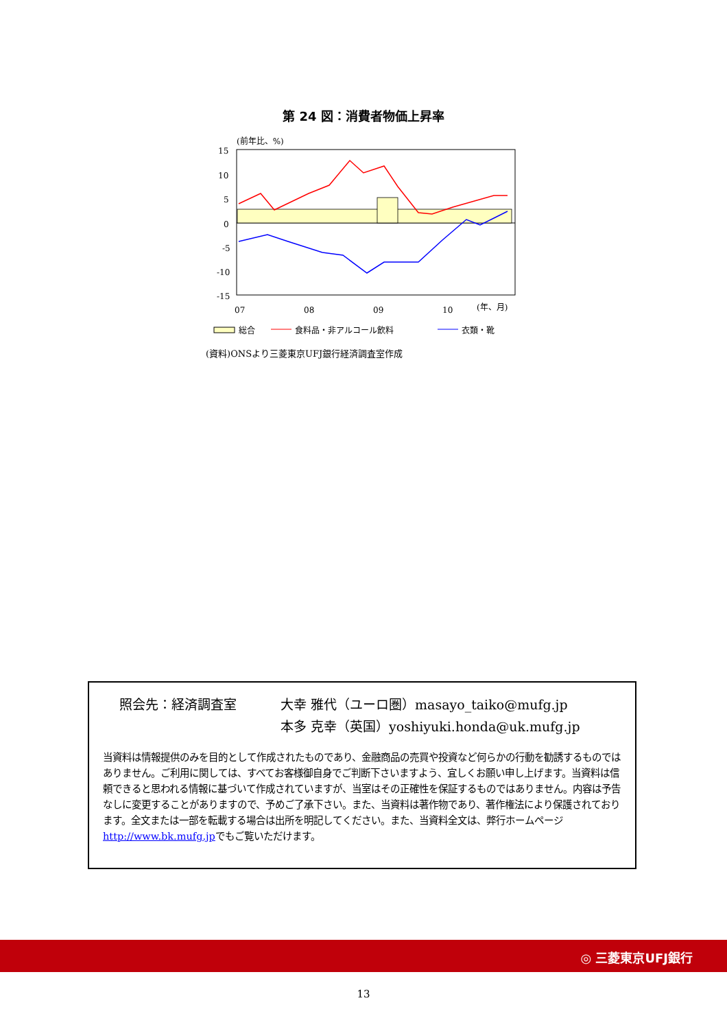第 24 図：消費者物価上昇率
(前年比、%)
15
10
5
0
-5
-10
-15
07
08
09
10
(年、月)
総合
食料品・非アルコール飲料
衣類・靴
(資料)ONSより三菱東京UFJ銀行経済調査室作成
照会先：経済調査室 大幸 雅代（ユーロ圏）masayo_taiko@mufg.jp
本多 克幸（英国）yoshiyuki.honda@uk.mufg.jp
当資料は情報提供のみを目的として作成されたものであり、金融商品の売買や投資など何らかの行動を勧誘するものではありません。ご利用に関しては、すべてお客様御自身でご判断下さいますよう、宜しくお願い申し上げます。当資料は信頼できると思われる情報に基づいて作成されていますが、当室はその正確性を保証するものではありません。内容は予告なしに変更することがありますので、予めご了承下さい。また、当資料は著作物であり、著作権法により保護されております。全文または一部を転載する場合は出所を明記してください。また、当資料全文は、弊行ホームページhttp://www.bk.mufg.jpでもご覧いただけます。
◎ 三菱東京UFJ銀行
13